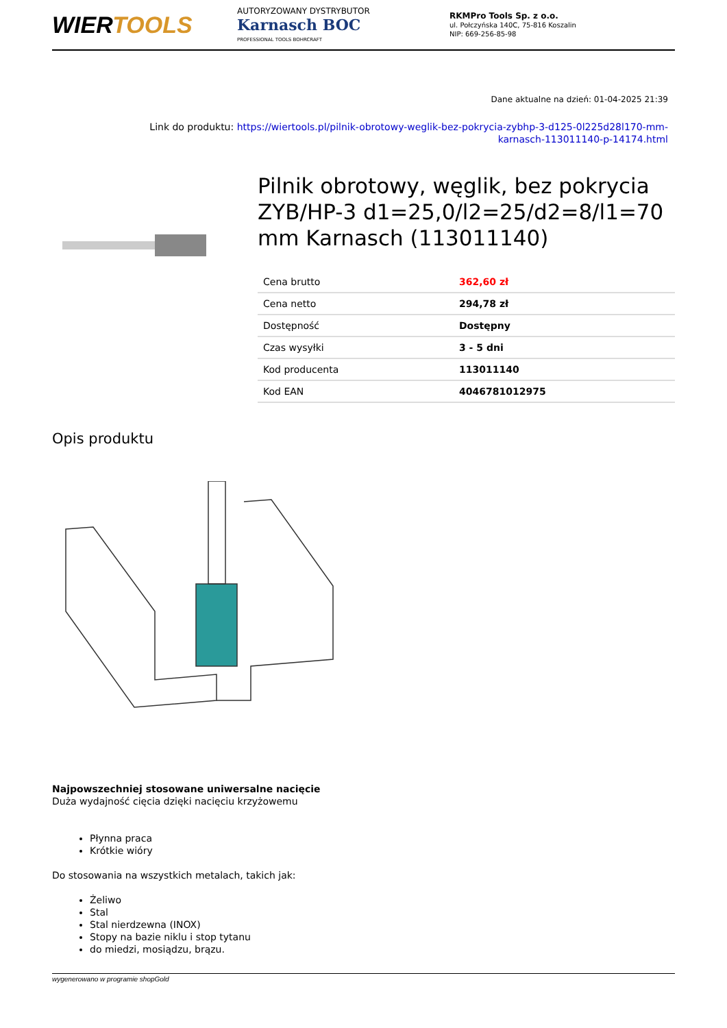WIERTOOLS
AUTORYZOWANY DYSTRYBUTOR
Karnasch BOC
PROFESSIONAL TOOLS BOHRCRAFT
RKMPro Tools Sp. z o.o.
ul. Połczyńska 140C, 75-816 Koszalin
NIP: 669-256-85-98
Dane aktualne na dzień: 01-04-2025 21:39
Link do produktu: https://wiertools.pl/pilnik-obrotowy-weglik-bez-pokrycia-zybhp-3-d125-0l225d28l170-mm-karnasch-113011140-p-14174.html
Pilnik obrotowy, węglik, bez pokrycia ZYB/HP-3 d1=25,0/l2=25/d2=8/l1=70 mm Karnasch (113011140)
| Cena brutto | 362,60 zł |
| Cena netto | 294,78 zł |
| Dostępność | Dostępny |
| Czas wysyłki | 3 - 5 dni |
| Kod producenta | 113011140 |
| Kod EAN | 4046781012975 |
Opis produktu
Najpowszechniej stosowane uniwersalne nacięcie
Duża wydajność cięcia dzięki nacięciu krzyżowemu
Płynna praca
Krótkie wióry
Do stosowania na wszystkich metalach, takich jak:
Żeliwo
Stal
Stal nierdzewna (INOX)
Stopy na bazie niklu i stop tytanu
do miedzi, mosiądzu, brązu.
wygenerowano w programie shopGold